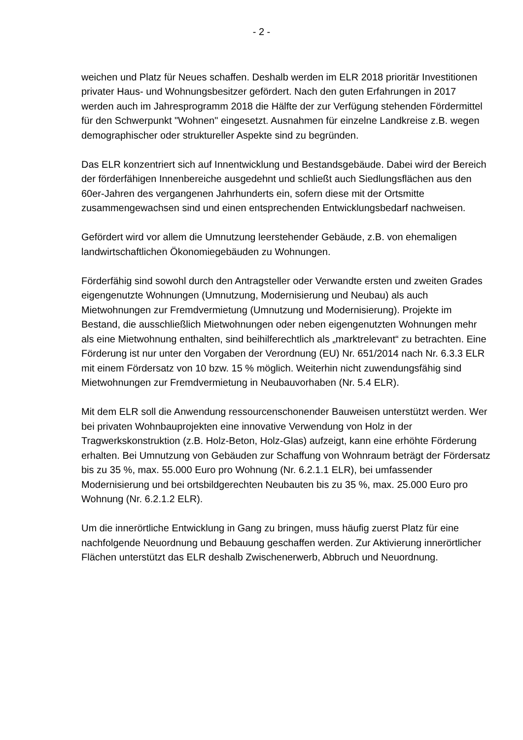- 2 -
weichen und Platz für Neues schaffen. Deshalb werden im ELR 2018 prioritär Investitionen privater Haus- und Wohnungsbesitzer gefördert. Nach den guten Erfahrungen in 2017 werden auch im Jahresprogramm 2018 die Hälfte der zur Verfügung stehenden Fördermittel für den Schwerpunkt "Wohnen" eingesetzt. Ausnahmen für einzelne Landkreise z.B. wegen demographischer oder struktureller Aspekte sind zu begründen.
Das ELR konzentriert sich auf Innentwicklung und Bestandsgebäude. Dabei wird der Bereich der förderfähigen Innenbereiche ausgedehnt und schließt auch Siedlungsflächen aus den 60er-Jahren des vergangenen Jahrhunderts ein, sofern diese mit der Ortsmitte zusammengewachsen sind und einen entsprechenden Entwicklungsbedarf nachweisen.
Gefördert wird vor allem die Umnutzung leerstehender Gebäude, z.B. von ehemaligen landwirtschaftlichen Ökonomiegebäuden zu Wohnungen.
Förderfähig sind sowohl durch den Antragsteller oder Verwandte ersten und zweiten Grades eigengenutzte Wohnungen (Umnutzung, Modernisierung und Neubau) als auch Mietwohnungen zur Fremdvermietung (Umnutzung und Modernisierung). Projekte im Bestand, die ausschließlich Mietwohnungen oder neben eigengenutzten Wohnungen mehr als eine Mietwohnung enthalten, sind beihilferechtlich als „marktrelevant“ zu betrachten. Eine Förderung ist nur unter den Vorgaben der Verordnung (EU) Nr. 651/2014 nach Nr. 6.3.3 ELR mit einem Fördersatz von 10 bzw. 15 % möglich. Weiterhin nicht zuwendungsfähig sind Mietwohnungen zur Fremdvermietung in Neubauvorhaben (Nr. 5.4 ELR).
Mit dem ELR soll die Anwendung ressourcenschonender Bauweisen unterstützt werden. Wer bei privaten Wohnbauprojekten eine innovative Verwendung von Holz in der Tragwerkskonstruktion (z.B. Holz-Beton, Holz-Glas) aufzeigt, kann eine erhöhte Förderung erhalten. Bei Umnutzung von Gebäuden zur Schaffung von Wohnraum beträgt der Fördersatz bis zu 35 %, max. 55.000 Euro pro Wohnung (Nr. 6.2.1.1 ELR), bei umfassender Modernisierung und bei ortsbildgerechten Neubauten bis zu 35 %, max. 25.000 Euro pro Wohnung (Nr. 6.2.1.2 ELR).
Um die innerörtliche Entwicklung in Gang zu bringen, muss häufig zuerst Platz für eine nachfolgende Neuordnung und Bebauung geschaffen werden. Zur Aktivierung innerörtlicher Flächen unterstützt das ELR deshalb Zwischenerwerb, Abbruch und Neuordnung.